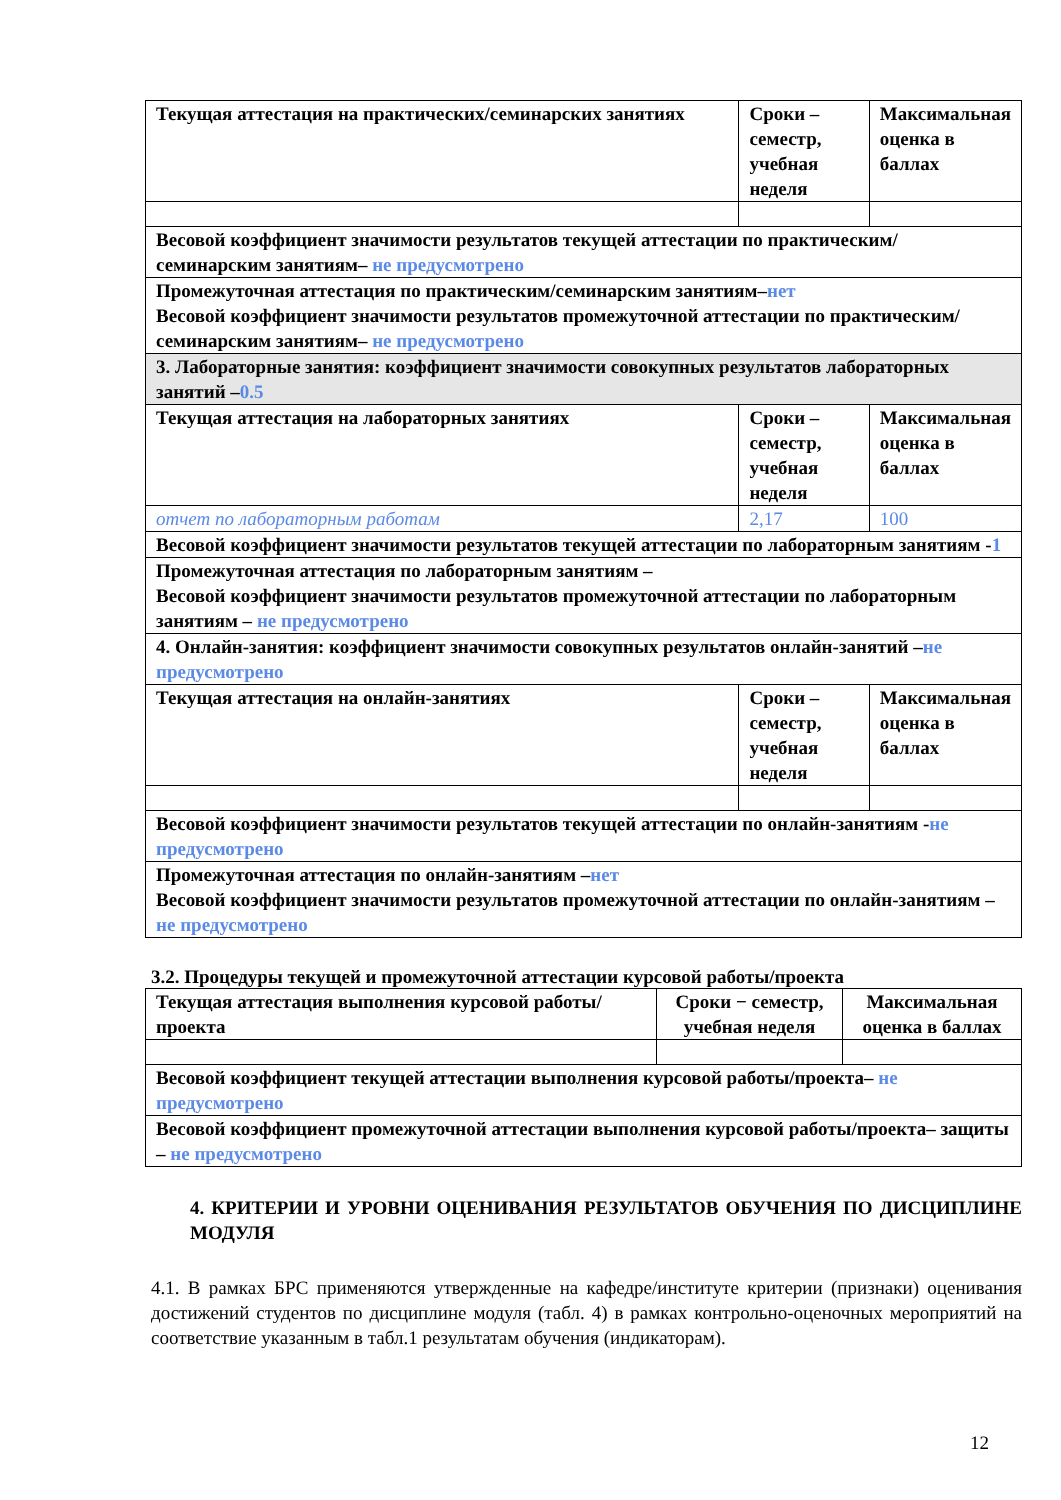| Текущая аттестация на практических/семинарских занятиях | Сроки – семестр, учебная неделя | Максимальная оценка в баллах |
| Весовой коэффициент значимости результатов текущей аттестации по практическим/семинарским занятиям– не предусмотрено | | |
| Промежуточная аттестация по практическим/семинарским занятиям– нет Весовой коэффициент значимости результатов промежуточной аттестации по практическим/семинарским занятиям– не предусмотрено | | |
| 3. Лабораторные занятия: коэффициент значимости совокупных результатов лабораторных занятий – 0.5 | | |
| Текущая аттестация на лабораторных занятиях | Сроки – семестр, учебная неделя | Максимальная оценка в баллах |
| отчет по лабораторным работам | 2,17 | 100 |
| Весовой коэффициент значимости результатов текущей аттестации по лабораторным занятиям - 1 | | |
| Промежуточная аттестация по лабораторным занятиям – Весовой коэффициент значимости результатов промежуточной аттестации по лабораторным занятиям – не предусмотрено | | |
| 4. Онлайн-занятия: коэффициент значимости совокупных результатов онлайн-занятий – не предусмотрено | | |
| Текущая аттестация на онлайн-занятиях | Сроки – семестр, учебная неделя | Максимальная оценка в баллах |
| Весовой коэффициент значимости результатов текущей аттестации по онлайн-занятиям - не предусмотрено | | |
| Промежуточная аттестация по онлайн-занятиям – нет Весовой коэффициент значимости результатов промежуточной аттестации по онлайн-занятиям – не предусмотрено | | |
3.2. Процедуры текущей и промежуточной аттестации курсовой работы/проекта
| Текущая аттестация выполнения курсовой работы/проекта | Сроки − семестр, учебная неделя | Максимальная оценка в баллах |
| Весовой коэффициент текущей аттестации выполнения курсовой работы/проекта– не предусмотрено | | |
| Весовой коэффициент промежуточной аттестации выполнения курсовой работы/проекта– защиты – не предусмотрено | | |
4. КРИТЕРИИ И УРОВНИ ОЦЕНИВАНИЯ РЕЗУЛЬТАТОВ ОБУЧЕНИЯ ПО ДИСЦИПЛИНЕ МОДУЛЯ
4.1. В рамках БРС применяются утвержденные на кафедре/институте критерии (признаки) оценивания достижений студентов по дисциплине модуля (табл. 4) в рамках контрольно-оценочных мероприятий на соответствие указанным в табл.1 результатам обучения (индикаторам).
12